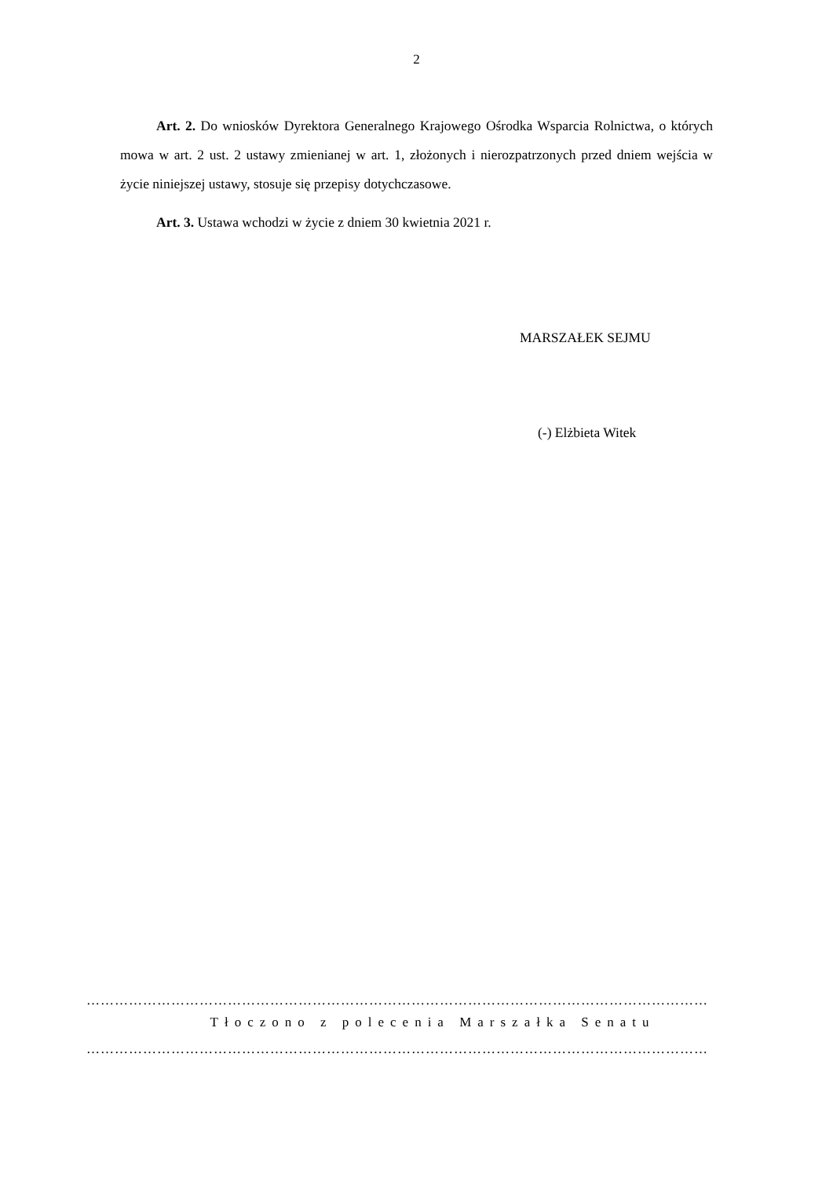2
Art. 2. Do wniosków Dyrektora Generalnego Krajowego Ośrodka Wsparcia Rolnictwa, o których mowa w art. 2 ust. 2 ustawy zmienianej w art. 1, złożonych i nierozpatrzonych przed dniem wejścia w życie niniejszej ustawy, stosuje się przepisy dotychczasowe.
Art. 3. Ustawa wchodzi w życie z dniem 30 kwietnia 2021 r.
MARSZAŁEK SEJMU
(-) Elżbieta Witek
……………………………………………………………………………………………………………………
Tłoczono z polecenia Marszałka Senatu
……………………………………………………………………………………………………………………